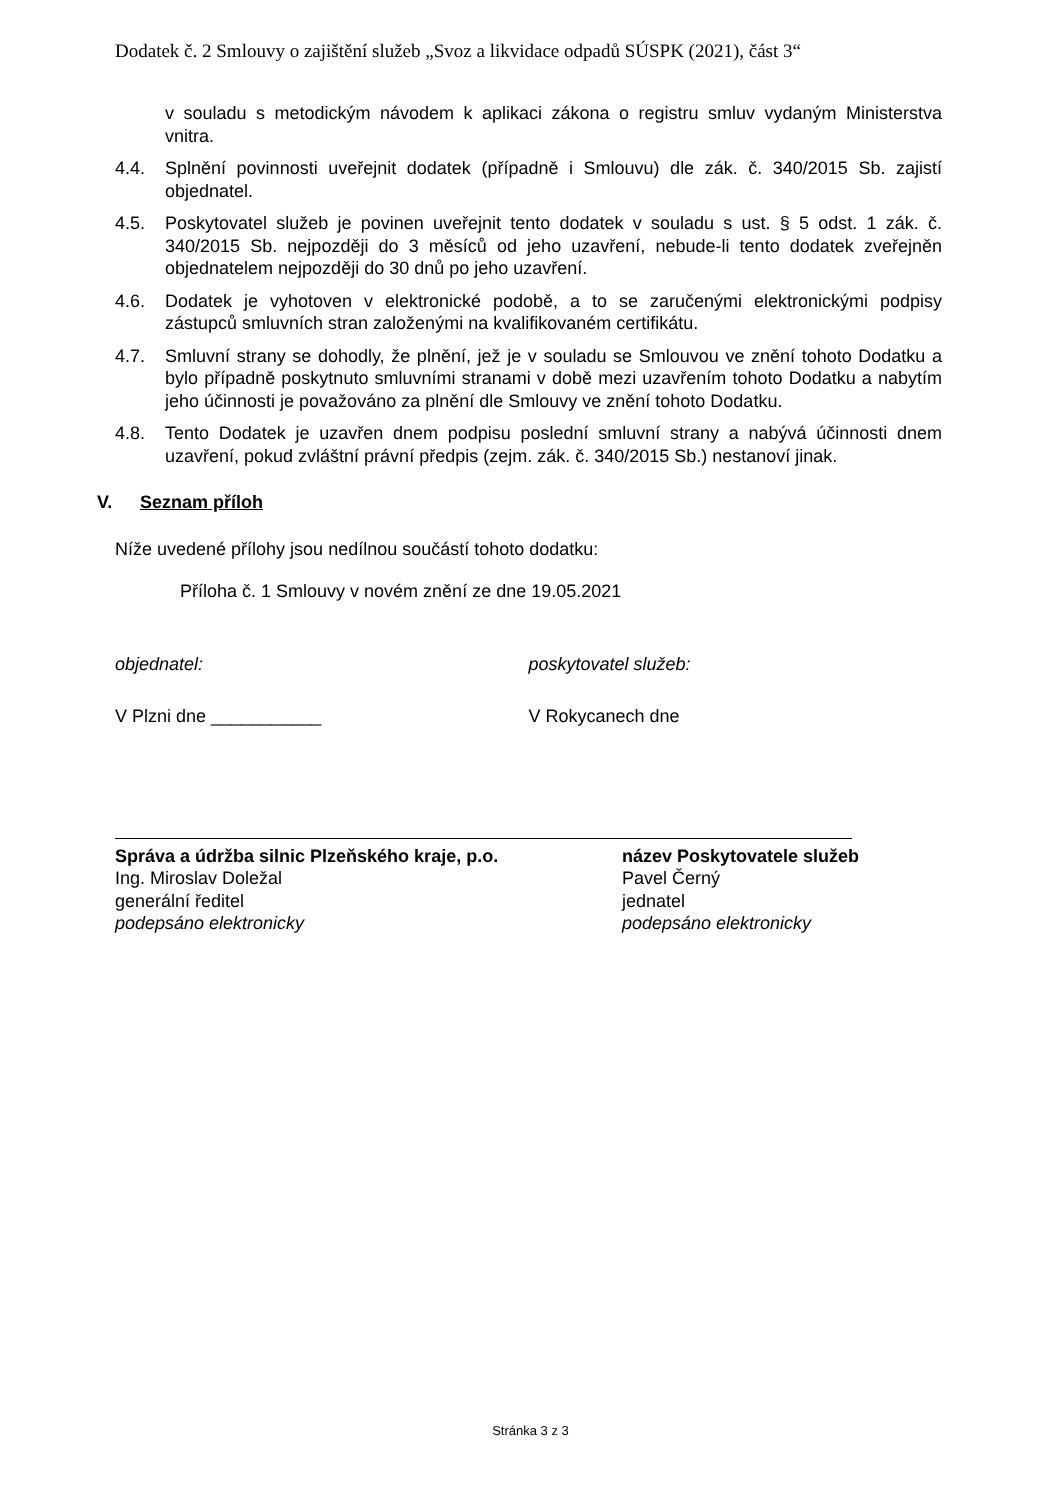Dodatek č. 2 Smlouvy o zajištění služeb „Svoz a likvidace odpadů SÚSPK (2021), část 3“
v souladu s metodickým návodem k aplikaci zákona o registru smluv vydaným Ministerstva vnitra.
4.4. Splnění povinnosti uveřejnit dodatek (případně i Smlouvu) dle zák. č. 340/2015 Sb. zajistí objednatel.
4.5. Poskytovatel služeb je povinen uveřejnit tento dodatek v souladu s ust. § 5 odst. 1 zák. č. 340/2015 Sb. nejpozději do 3 měsíců od jeho uzavření, nebude-li tento dodatek zveřejněn objednatelem nejpozději do 30 dnů po jeho uzavření.
4.6. Dodatek je vyhotoven v elektronické podobě, a to se zaručenými elektronickými podpisy zástupců smluvních stran založenými na kvalifikovaném certifikátu.
4.7. Smluvní strany se dohodly, že plnění, jež je v souladu se Smlouvou ve znění tohoto Dodatku a bylo případně poskytnuto smluvními stranami v době mezi uzavřením tohoto Dodatku a nabytím jeho účinnosti je považováno za plnění dle Smlouvy ve znění tohoto Dodatku.
4.8. Tento Dodatek je uzavřen dnem podpisu poslední smluvní strany a nabývá účinnosti dnem uzavření, pokud zvláštní právní předpis (zejm. zák. č. 340/2015 Sb.) nestanoví jinak.
V. Seznam příloh
Níže uvedené přílohy jsou nedílnou součástí tohoto dodatku:
Příloha č. 1 Smlouvy v novém znění ze dne 19.05.2021
objednatel: poskytovatel služeb:
V Plzni dne ___________ V Rokycanech dne
Správa a údržba silnic Plzeňského kraje, p.o.
Ing. Miroslav Doležal
generální ředitel
podepsáno elektronicky
název Poskytovatele služeb
Pavel Černý
jednatel
podepsáno elektronicky
Stránka 3 z 3